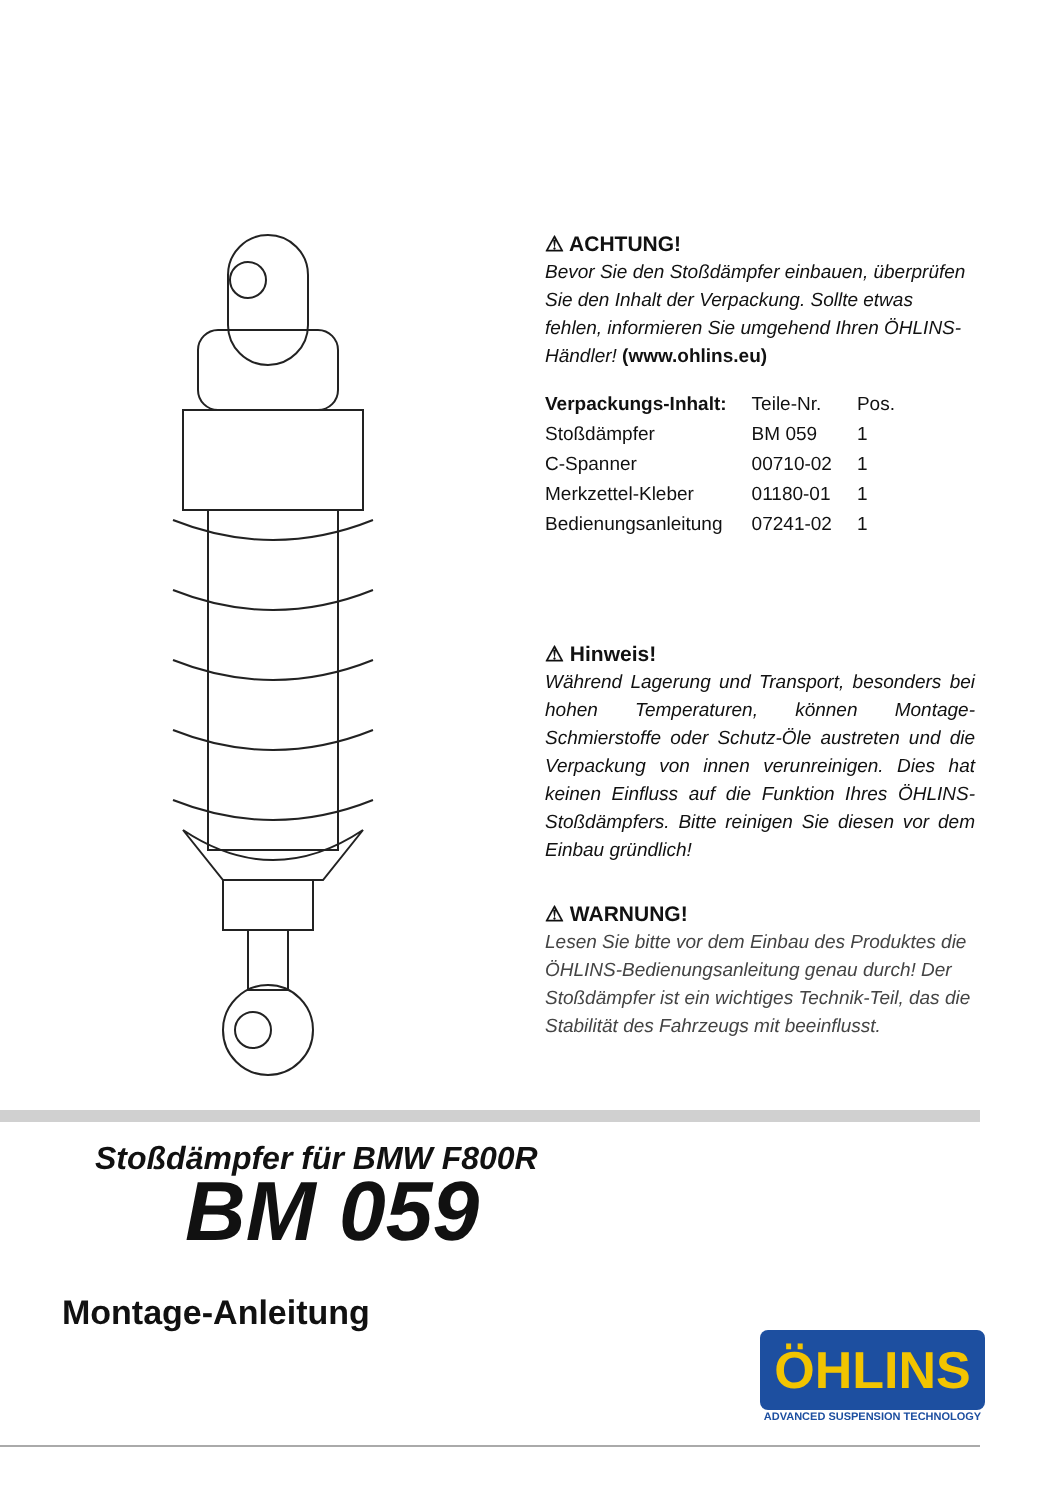⚠ ACHTUNG!
Bevor Sie den Stoßdämpfer einbauen, überprüfen Sie den Inhalt der Verpackung. Sollte etwas fehlen, informieren Sie umgehend Ihren ÖHLINS-Händler! (www.ohlins.eu)
| Verpackungs-Inhalt: | Teile-Nr. | Pos. |
| --- | --- | --- |
| Stoßdämpfer | BM 059 | 1 |
| C-Spanner | 00710-02 | 1 |
| Merkzettel-Kleber | 01180-01 | 1 |
| Bedienungsanleitung | 07241-02 | 1 |
⚠ Hinweis!
Während Lagerung und Transport, besonders bei hohen Temperaturen, können Montage-Schmierstoffe oder Schutz-Öle austreten und die Verpackung von innen verunreinigen. Dies hat keinen Einfluss auf die Funktion Ihres ÖHLINS-Stoßdämpfers. Bitte reinigen Sie diesen vor dem Einbau gründlich!
⚠ WARNUNG!
Lesen Sie bitte vor dem Einbau des Produktes die ÖHLINS-Bedienungsanleitung genau durch! Der Stoßdämpfer ist ein wichtiges Technik-Teil, das die Stabilität des Fahrzeugs mit beeinflusst.
Stoßdämpfer für BMW F800R
BM 059
Montage-Anleitung
ÖHLINS
ADVANCED SUSPENSION TECHNOLOGY